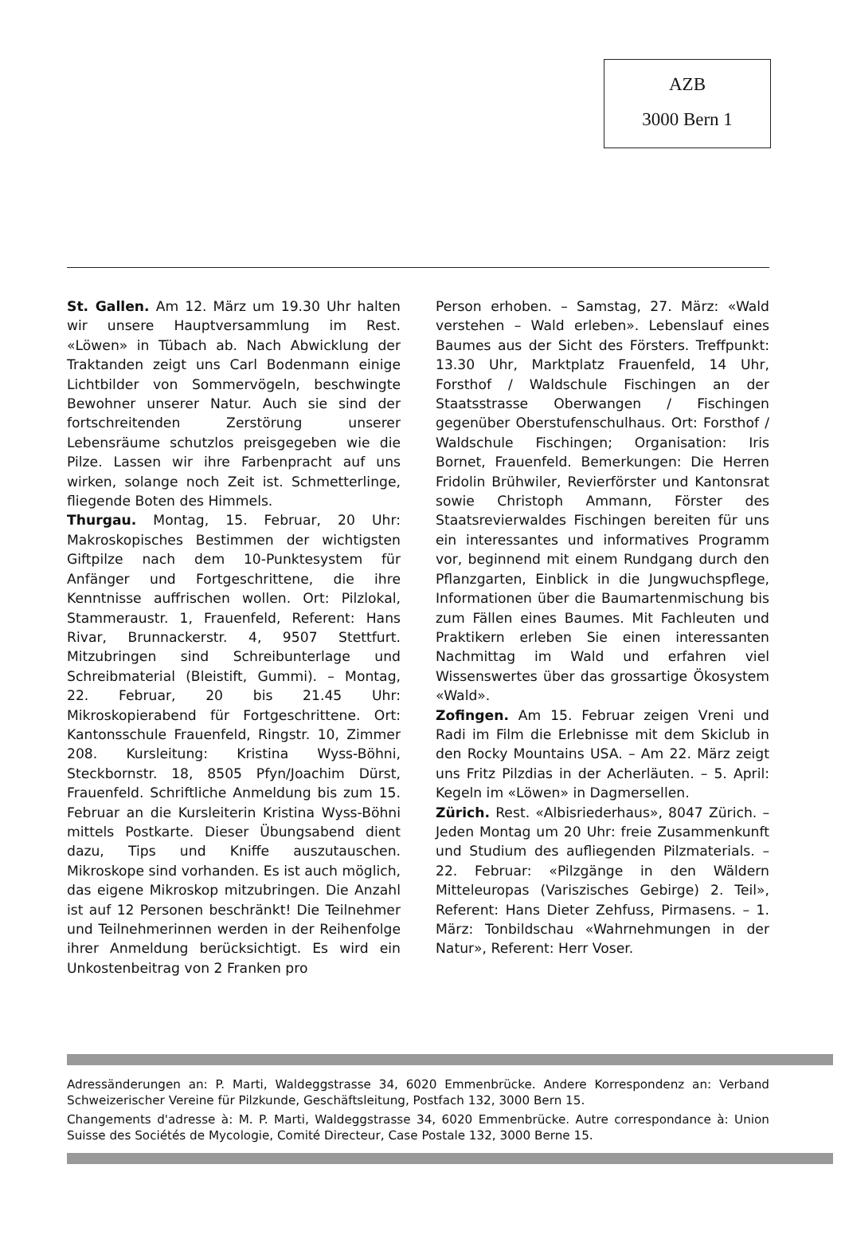AZB
3000 Bern 1
St. Gallen. Am 12. März um 19.30 Uhr halten wir unsere Hauptversammlung im Rest. «Löwen» in Tübach ab. Nach Abwicklung der Traktanden zeigt uns Carl Bodenmann einige Lichtbilder von Sommervögeln, beschwingte Bewohner unserer Natur. Auch sie sind der fortschreitenden Zerstörung unserer Lebensräume schutzlos preisgegeben wie die Pilze. Lassen wir ihre Farbenpracht auf uns wirken, solange noch Zeit ist. Schmetterlinge, fliegende Boten des Himmels.
Thurgau. Montag, 15. Februar, 20 Uhr: Makroskopisches Bestimmen der wichtigsten Giftpilze nach dem 10-Punktesystem für Anfänger und Fortgeschrittene, die ihre Kenntnisse auffrischen wollen. Ort: Pilzlokal, Stammeraustr. 1, Frauenfeld, Referent: Hans Rivar, Brunnackerstr. 4, 9507 Stettfurt. Mitzubringen sind Schreibunterlage und Schreibmaterial (Bleistift, Gummi). – Montag, 22. Februar, 20 bis 21.45 Uhr: Mikroskopierabend für Fortgeschrittene. Ort: Kantonsschule Frauenfeld, Ringstr. 10, Zimmer 208. Kursleitung: Kristina Wyss-Böhni, Steckbornstr. 18, 8505 Pfyn/Joachim Dürst, Frauenfeld. Schriftliche Anmeldung bis zum 15. Februar an die Kursleiterin Kristina Wyss-Böhni mittels Postkarte. Dieser Übungsabend dient dazu, Tips und Kniffe auszutauschen. Mikroskope sind vorhanden. Es ist auch möglich, das eigene Mikroskop mitzubringen. Die Anzahl ist auf 12 Personen beschränkt! Die Teilnehmer und Teilnehmerinnen werden in der Reihenfolge ihrer Anmeldung berücksichtigt. Es wird ein Unkostenbeitrag von 2 Franken pro
Person erhoben. – Samstag, 27. März: «Wald verstehen – Wald erleben». Lebenslauf eines Baumes aus der Sicht des Försters. Treffpunkt: 13.30 Uhr, Marktplatz Frauenfeld, 14 Uhr, Forsthof / Waldschule Fischingen an der Staatsstrasse Oberwangen / Fischingen gegenüber Oberstufenschulhaus. Ort: Forsthof / Waldschule Fischingen; Organisation: Iris Bornet, Frauenfeld. Bemerkungen: Die Herren Fridolin Brühwiler, Revierförster und Kantonsrat sowie Christoph Ammann, Förster des Staatsrevierwaldes Fischingen bereiten für uns ein interessantes und informatives Programm vor, beginnend mit einem Rundgang durch den Pflanzgarten, Einblick in die Jungwuchspflege, Informationen über die Baumartenmischung bis zum Fällen eines Baumes. Mit Fachleuten und Praktikern erleben Sie einen interessanten Nachmittag im Wald und erfahren viel Wissenswertes über das grossartige Ökosystem «Wald».
Zofingen. Am 15. Februar zeigen Vreni und Radi im Film die Erlebnisse mit dem Skiclub in den Rocky Mountains USA. – Am 22. März zeigt uns Fritz Pilzdias in der Acherläuten. – 5. April: Kegeln im «Löwen» in Dagmersellen.
Zürich. Rest. «Albisriederhaus», 8047 Zürich. – Jeden Montag um 20 Uhr: freie Zusammenkunft und Studium des aufliegenden Pilzmaterials. – 22. Februar: «Pilzgänge in den Wäldern Mitteleuropas (Variszisches Gebirge) 2. Teil», Referent: Hans Dieter Zehfuss, Pirmasens. – 1. März: Tonbildschau «Wahrnehmungen in der Natur», Referent: Herr Voser.
Adressänderungen an: P. Marti, Waldeggstrasse 34, 6020 Emmenbrücke. Andere Korrespondenz an: Verband Schweizerischer Vereine für Pilzkunde, Geschäftsleitung, Postfach 132, 3000 Bern 15.
Changements d'adresse à: M. P. Marti, Waldeggstrasse 34, 6020 Emmenbrücke. Autre correspondance à: Union Suisse des Sociétés de Mycologie, Comité Directeur, Case Postale 132, 3000 Berne 15.